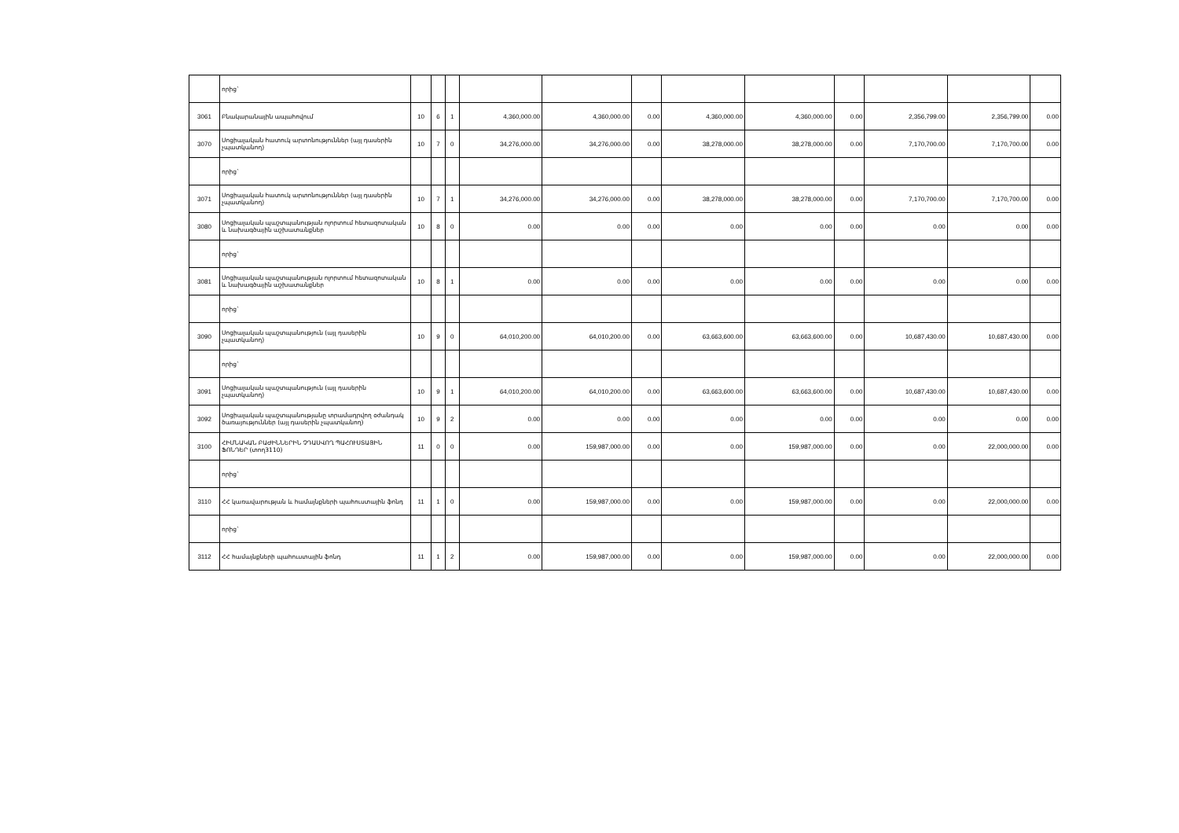| | որից` | | | | | | | | | | | | |
| 3061 | Բնակարանային ապահովում | 10 | 6 | 1 | 4,360,000.00 | 4,360,000.00 | 0.00 | 4,360,000.00 | 4,360,000.00 | 0.00 | 2,356,799.00 | 2,356,799.00 | 0.00 |
| 3070 | Սոցիալական հատուկ արտոնություններ (այլ դասերին չպատկանող) | 10 | 7 | 0 | 34,276,000.00 | 34,276,000.00 | 0.00 | 38,278,000.00 | 38,278,000.00 | 0.00 | 7,170,700.00 | 7,170,700.00 | 0.00 |
| | որից` | | | | | | | | | | | | |
| 3071 | Սոցիալական հատուկ արտոնություններ (այլ դասերին չպատկանող) | 10 | 7 | 1 | 34,276,000.00 | 34,276,000.00 | 0.00 | 38,278,000.00 | 38,278,000.00 | 0.00 | 7,170,700.00 | 7,170,700.00 | 0.00 |
| 3080 | Սոցիալական պաշտպանության ոլորտում հետազոտական և նախագծային աշխատանքներ | 10 | 8 | 0 | 0.00 | 0.00 | 0.00 | 0.00 | 0.00 | 0.00 | 0.00 | 0.00 | 0.00 |
| | որից` | | | | | | | | | | | | |
| 3081 | Սոցիալական պաշտպանության ոլորտում հետազոտական և նախագծային աշխատանքներ | 10 | 8 | 1 | 0.00 | 0.00 | 0.00 | 0.00 | 0.00 | 0.00 | 0.00 | 0.00 | 0.00 |
| | որից` | | | | | | | | | | | | |
| 3090 | Սոցիալական պաշտպանություն (այլ դասերին չպատկանող) | 10 | 9 | 0 | 64,010,200.00 | 64,010,200.00 | 0.00 | 63,663,600.00 | 63,663,600.00 | 0.00 | 10,687,430.00 | 10,687,430.00 | 0.00 |
| | որից` | | | | | | | | | | | | |
| 3091 | Սոցիալական պաշտպանություն (այլ դասերին չպատկանող) | 10 | 9 | 1 | 64,010,200.00 | 64,010,200.00 | 0.00 | 63,663,600.00 | 63,663,600.00 | 0.00 | 10,687,430.00 | 10,687,430.00 | 0.00 |
| 3092 | Սոցիալական պաշտպանությանը տրամադրվող օժանդակ ծառայություններ (այլ դասերին չպատկանող) | 10 | 9 | 2 | 0.00 | 0.00 | 0.00 | 0.00 | 0.00 | 0.00 | 0.00 | 0.00 | 0.00 |
| 3100 | ՀԻՄՆԱԿԱՆ ԲԱԺԻՆՆԵՐԻՆ ՉԴԱՍՎՈՂ ՊԱՀՈՒՍՏԱՅԻՆ ՖՈՆԴԵՐ (տող3110) | 11 | 0 | 0 | 0.00 | 159,987,000.00 | 0.00 | 0.00 | 159,987,000.00 | 0.00 | 0.00 | 22,000,000.00 | 0.00 |
| | որից` | | | | | | | | | | | | |
| 3110 | ՀՀ կառավարության և համայնքների պահուստային ֆոնդ | 11 | 1 | 0 | 0.00 | 159,987,000.00 | 0.00 | 0.00 | 159,987,000.00 | 0.00 | 0.00 | 22,000,000.00 | 0.00 |
| | որից` | | | | | | | | | | | | |
| 3112 | ՀՀ համայնքների պահուստային ֆոնդ | 11 | 1 | 2 | 0.00 | 159,987,000.00 | 0.00 | 0.00 | 159,987,000.00 | 0.00 | 0.00 | 22,000,000.00 | 0.00 |